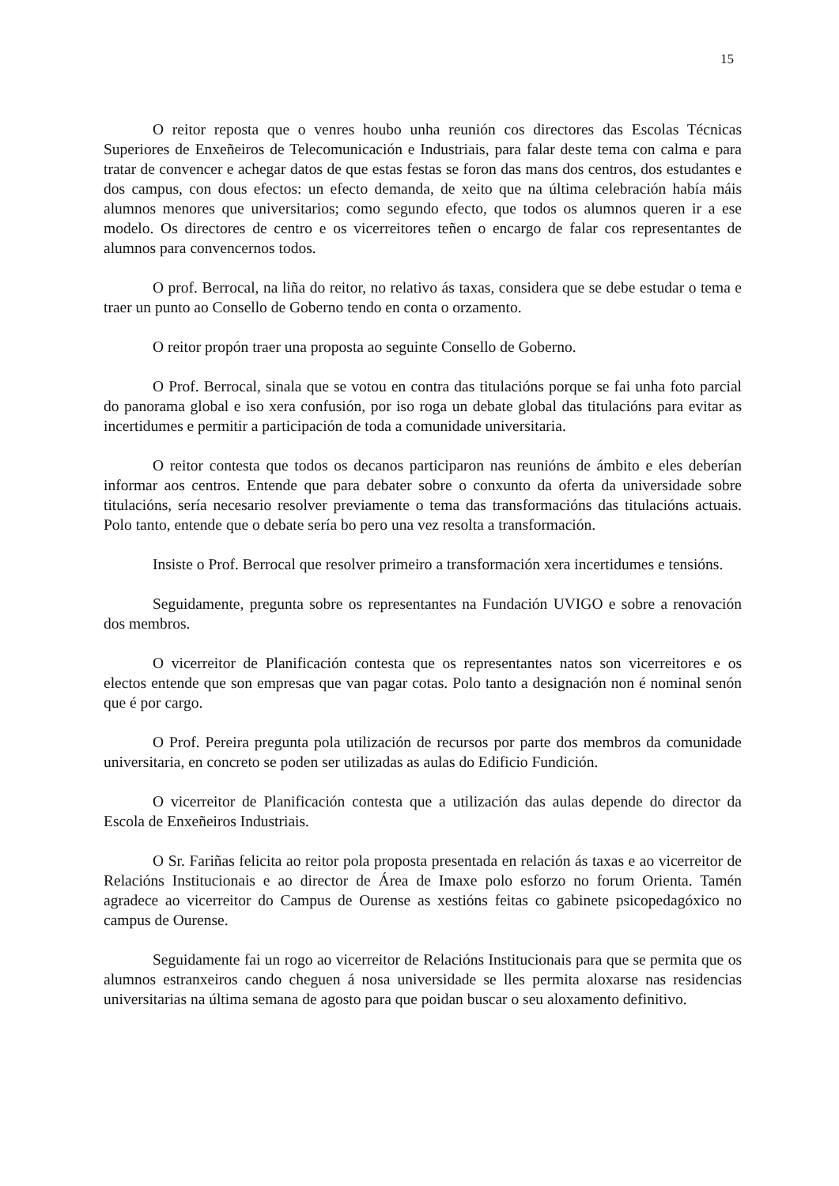15
O reitor reposta que o venres houbo unha reunión cos directores das Escolas Técnicas Superiores de Enxeñeiros de Telecomunicación e Industriais, para falar deste tema con calma e para tratar de convencer e achegar datos de que estas festas se foron das mans dos centros, dos estudantes e dos campus, con dous efectos: un efecto demanda, de xeito que na última celebración había máis alumnos menores que universitarios; como segundo efecto, que todos os alumnos queren ir a ese modelo. Os directores de centro e os vicerreitores teñen o encargo de falar cos representantes de alumnos para convencernos todos.
O prof. Berrocal, na liña do reitor, no relativo ás taxas, considera que se debe estudar o tema e traer un punto ao Consello de Goberno tendo en conta o orzamento.
O reitor propón traer una proposta ao seguinte Consello de Goberno.
O Prof. Berrocal, sinala que se votou en contra das titulacións porque se fai unha foto parcial do panorama global e iso xera confusión, por iso roga un debate global das titulacións para evitar as incertidumes e permitir a participación de toda a comunidade universitaria.
O reitor contesta que todos os decanos participaron nas reunións de ámbito e eles deberían informar aos centros. Entende que para debater sobre o conxunto da oferta da universidade sobre titulacións, sería necesario resolver previamente o tema das transformacións das titulacións actuais. Polo tanto, entende que o debate sería bo pero una vez resolta a transformación.
Insiste o Prof. Berrocal que resolver primeiro a transformación xera incertidumes e tensións.
Seguidamente, pregunta sobre os representantes na Fundación UVIGO e sobre a renovación dos membros.
O vicerreitor de Planificación contesta que os representantes natos son vicerreitores e os electos entende que son empresas que van pagar cotas. Polo tanto a designación non é nominal senón que é por cargo.
O Prof. Pereira pregunta pola utilización de recursos por parte dos membros da comunidade universitaria, en concreto se poden ser utilizadas as aulas do Edificio Fundición.
O vicerreitor de Planificación contesta que a utilización das aulas depende do director da Escola de Enxeñeiros Industriais.
O Sr. Fariñas felicita ao reitor pola proposta presentada en relación ás taxas e ao vicerreitor de Relacións Institucionais e ao director de Área de Imaxe polo esforzo no forum Orienta. Tamén agradece ao vicerreitor do Campus de Ourense as xestións feitas co gabinete psicopedagóxico no campus de Ourense.
Seguidamente fai un rogo ao vicerreitor de Relacións Institucionais para que se permita que os alumnos estranxeiros cando cheguen á nosa universidade se lles permita aloxarse nas residencias universitarias na última semana de agosto para que poidan buscar o seu aloxamento definitivo.